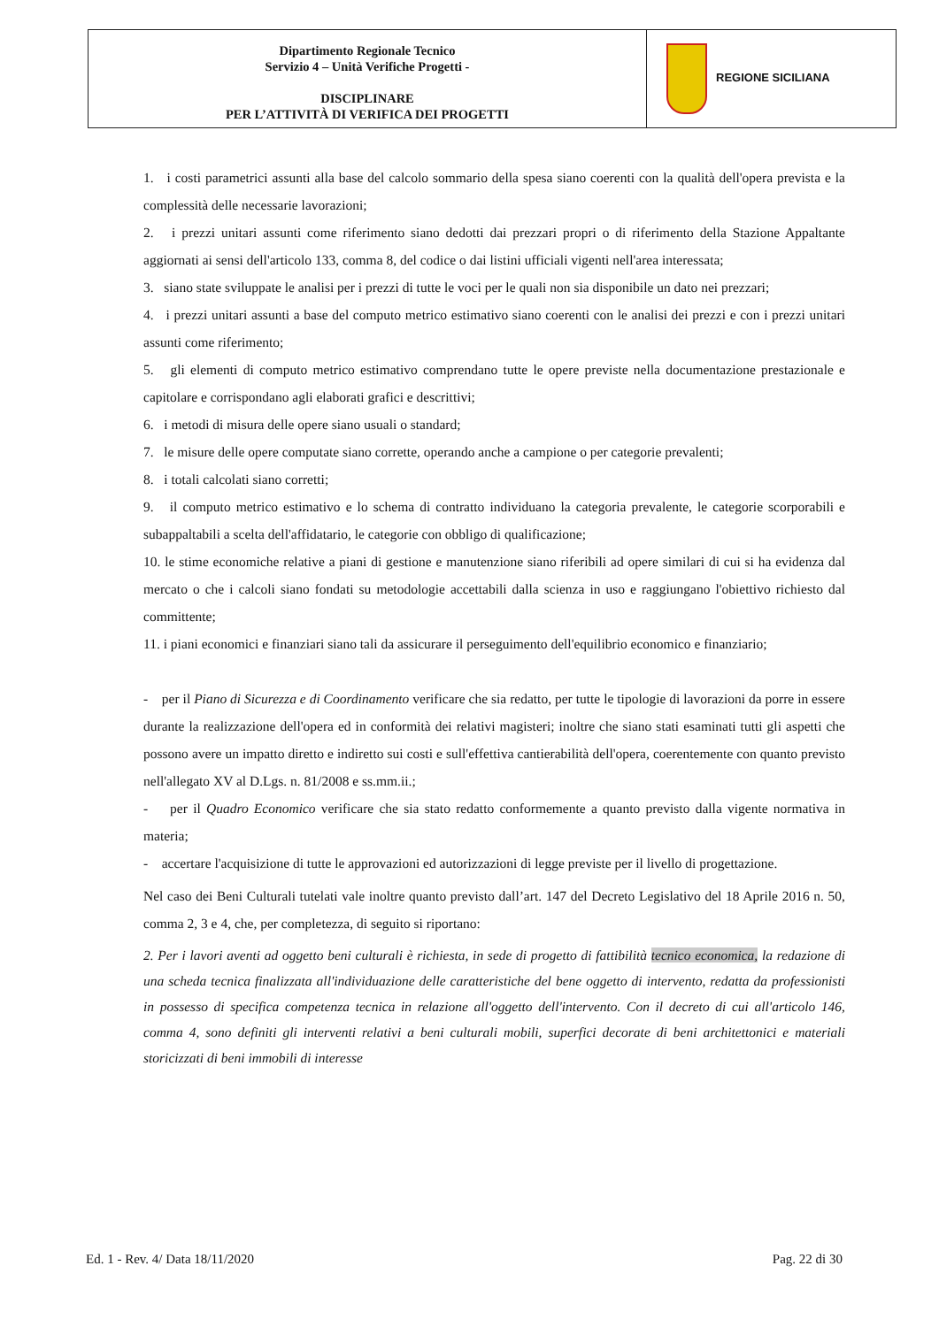| Dipartimento Regionale Tecnico Servizio 4 – Unità Verifiche Progetti - DISCIPLINARE PER L’ATTIVITÀ DI VERIFICA DEI PROGETTI | REGIONE SICILIANA |
1. i costi parametrici assunti alla base del calcolo sommario della spesa siano coerenti con la qualità dell'opera prevista e la complessità delle necessarie lavorazioni;
2. i prezzi unitari assunti come riferimento siano dedotti dai prezzari propri o di riferimento della Stazione Appaltante aggiornati ai sensi dell'articolo 133, comma 8, del codice o dai listini ufficiali vigenti nell'area interessata;
3. siano state sviluppate le analisi per i prezzi di tutte le voci per le quali non sia disponibile un dato nei prezzari;
4. i prezzi unitari assunti a base del computo metrico estimativo siano coerenti con le analisi dei prezzi e con i prezzi unitari assunti come riferimento;
5. gli elementi di computo metrico estimativo comprendano tutte le opere previste nella documentazione prestazionale e capitolare e corrispondano agli elaborati grafici e descrittivi;
6. i metodi di misura delle opere siano usuali o standard;
7. le misure delle opere computate siano corrette, operando anche a campione o per categorie prevalenti;
8. i totali calcolati siano corretti;
9. il computo metrico estimativo e lo schema di contratto individuano la categoria prevalente, le categorie scorporabili e subappaltabili a scelta dell'affidatario, le categorie con obbligo di qualificazione;
10. le stime economiche relative a piani di gestione e manutenzione siano riferibili ad opere similari di cui si ha evidenza dal mercato o che i calcoli siano fondati su metodologie accettabili dalla scienza in uso e raggiungano l'obiettivo richiesto dal committente;
11. i piani economici e finanziari siano tali da assicurare il perseguimento dell'equilibrio economico e finanziario;
- per il Piano di Sicurezza e di Coordinamento verificare che sia redatto, per tutte le tipologie di lavorazioni da porre in essere durante la realizzazione dell'opera ed in conformità dei relativi magisteri; inoltre che siano stati esaminati tutti gli aspetti che possono avere un impatto diretto e indiretto sui costi e sull'effettiva cantierabilità dell'opera, coerentemente con quanto previsto nell'allegato XV al D.Lgs. n. 81/2008 e ss.mm.ii.;
- per il Quadro Economico verificare che sia stato redatto conformemente a quanto previsto dalla vigente normativa in materia;
- accertare l'acquisizione di tutte le approvazioni ed autorizzazioni di legge previste per il livello di progettazione.
Nel caso dei Beni Culturali tutelati vale inoltre quanto previsto dall’art. 147 del Decreto Legislativo del 18 Aprile 2016 n. 50, comma 2, 3 e 4, che, per completezza, di seguito si riportano:
2. Per i lavori aventi ad oggetto beni culturali è richiesta, in sede di progetto di fattibilità tecnico economica, la redazione di una scheda tecnica finalizzata all'individuazione delle caratteristiche del bene oggetto di intervento, redatta da professionisti in possesso di specifica competenza tecnica in relazione all'oggetto dell'intervento. Con il decreto di cui all'articolo 146, comma 4, sono definiti gli interventi relativi a beni culturali mobili, superfici decorate di beni architettonici e materiali storicizzati di beni immobili di interesse
Ed. 1 - Rev. 4/ Data 18/11/2020 Pag. 22 di 30